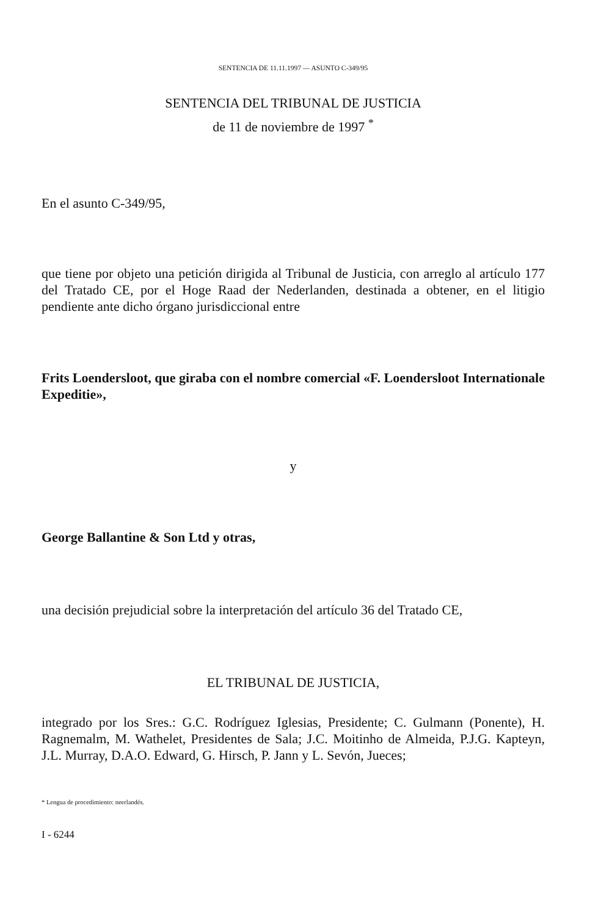SENTENCIA DE 11.11.1997 — ASUNTO C-349/95
SENTENCIA DEL TRIBUNAL DE JUSTICIA
de 11 de noviembre de 1997 <sup>*</sup>
En el asunto C-349/95,
que tiene por objeto una petición dirigida al Tribunal de Justicia, con arreglo al artículo 177 del Tratado CE, por el Hoge Raad der Nederlanden, destinada a obtener, en el litigio pendiente ante dicho órgano jurisdiccional entre
Frits Loendersloot, que giraba con el nombre comercial «F. Loendersloot Internationale Expeditie»,
y
George Ballantine & Son Ltd y otras,
una decisión prejudicial sobre la interpretación del artículo 36 del Tratado CE,
EL TRIBUNAL DE JUSTICIA,
integrado por los Sres.: G.C. Rodríguez Iglesias, Presidente; C. Gulmann (Ponente), H. Ragnemalm, M. Wathelet, Presidentes de Sala; J.C. Moitinho de Almeida, P.J.G. Kapteyn, J.L. Murray, D.A.O. Edward, G. Hirsch, P. Jann y L. Sevón, Jueces;
* Lengua de procedimiento: neerlandés.
I - 6244